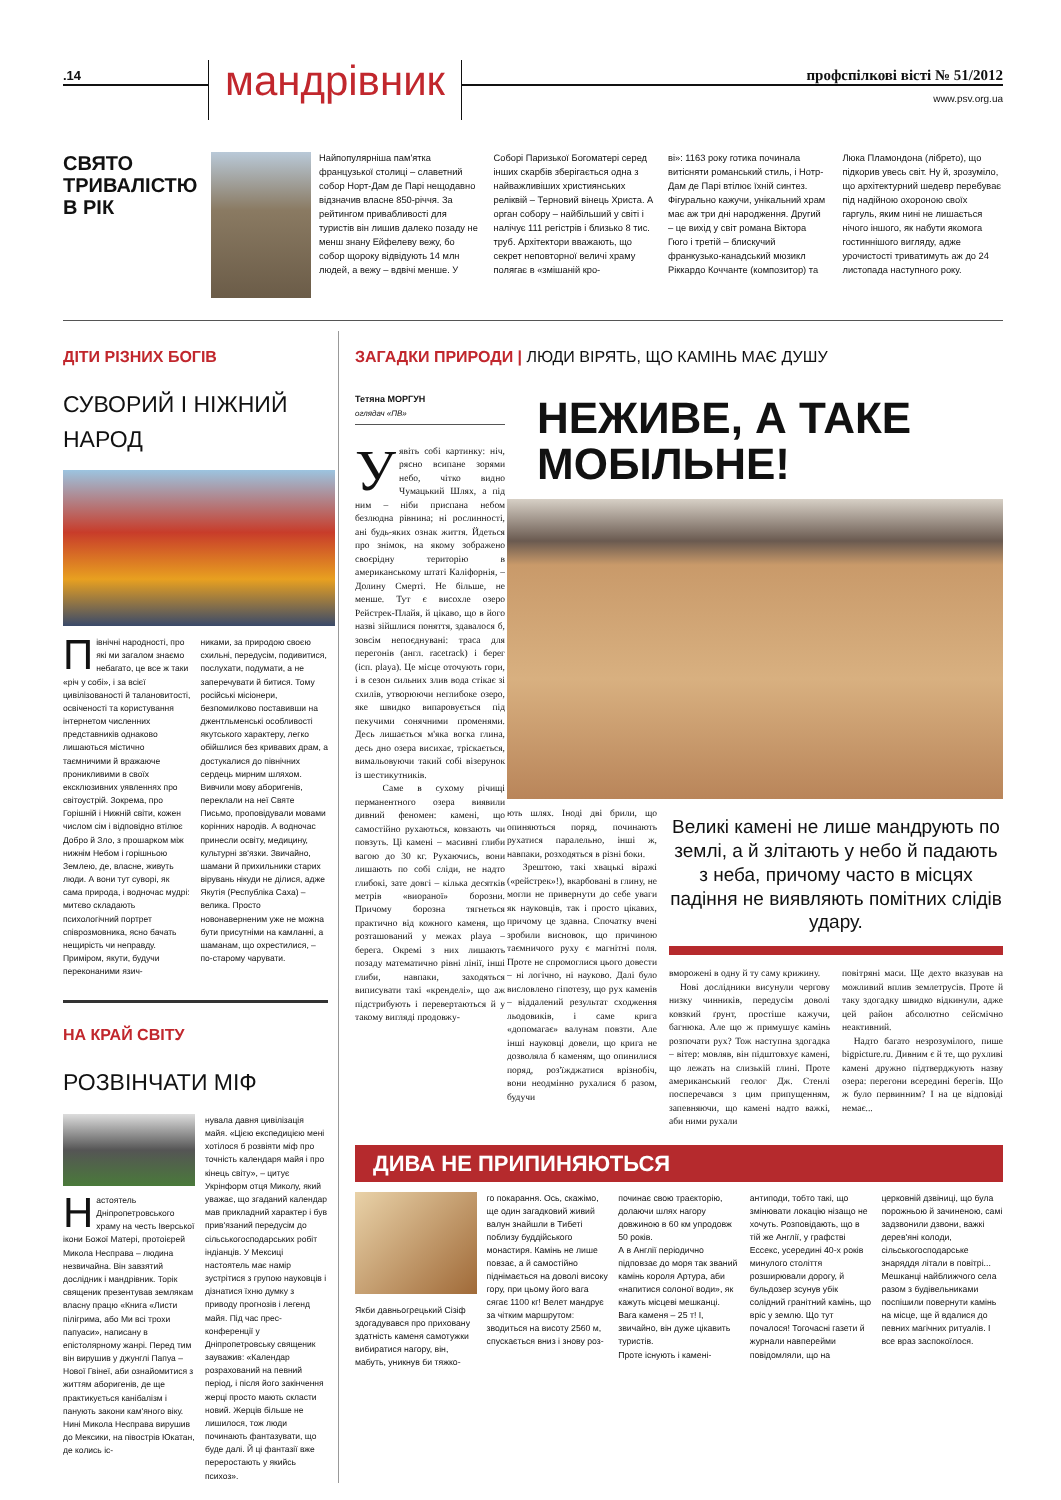.14
мандрівник
профспілкові вісті № 51/2012
www.psv.org.ua
СВЯТО ТРИВАЛІСТЮ В РІК
Найпопулярніша пам'ятка французької столиці – славетний собор Норт-Дам де Парі нещодавно відзначив власне 850-річчя. За рейтингом привабливості для туристів він лишив далеко позаду не менш знану Ейфелеву вежу, бо собор щороку відвідують 14 млн людей, а вежу – вдвічі менше. У
Соборі Паризької Богоматері серед інших скарбів зберігається одна з найважливіших християнських реліквій – Терновий вінець Христа. А орган собору – найбільший у світі і налічує 111 регістрів і близько 8 тис. труб. Архітектори вважають, що секрет неповторної величі храму полягає в «змішаній кро-
ві»: 1163 року готика починала витісняти романський стиль, і Нотр-Дам де Парі втілює їхній синтез. Фігурально кажучи, унікальний храм має аж три дні народження. Другий – це вихід у світ романа Віктора Гюго і третій – блискучий франкузько-канадський мюзикл Ріккардо Коччанте (композитор) та
Люка Пламондона (лібрето), що підкорив увесь світ. Ну й, зрозуміло, що архітектурний шедевр перебуває під надійною охороною своїх гаргуль, яким нині не лишається нічого іншого, як набути якомога гостиннішого вигляду, адже урочистості триватимуть аж до 24 листопада наступного року.
ДІТИ РІЗНИХ БОГІВ
СУВОРИЙ І НІЖНИЙ НАРОД
Північні народності, про які ми загалом знаємо небагато, це все ж таки «річ у собі», і за всієї цивілізованості й талановитості, освіченості та користування інтернетом численних представників однаково лишаються містично таємничими й вражаюче проникливими в своїх ексклюзивних уявленнях про світоустрій. Зокрема, про Горішній і Нижній світи, кожен числом сім і відповідно втілює Добро й Зло, з прошарком між нижнім Небом і горішньою Землею, де, власне, живуть люди. А вони тут суворі, як сама природа, і водночас мудрі: митєво складають психологічний портрет співрозмовника, ясно бачать нещирість чи неправду. Приміром, якути, будучи переконаними язич-
никами, за природою своєю схильні, передусім, подивитися, послухати, подумати, а не заперечувати й битися. Тому російські місіонери, безпомилково поставивши на джентльменські особливості якутського характеру, легко обійшлися без кривавих драм, а достукалися до північних сердець мирним шляхом. Вивчили мову аборигенів, переклали на неї Святе Письмо, проповідували мовами корінних народів. А водночас принесли освіту, медицину, культурні зв'язки. Звичайно, шамани й прихильники старих вірувань нікуди не ділися, адже Якутія (Республіка Саха) – велика. Просто новонаверненим уже не можна бути присутніми на камланні, а шаманам, що охрестилися, – по-старому чарувати.
НА КРАЙ СВІТУ
РОЗВІНЧАТИ МІФ
Настоятель Дніпропетровського храму на честь Іверської ікони Божої Матері, протоієрей Микола Несправа – людина незвичайна. Він завзятий дослідник і мандрівник. Торік священик презентував землякам власну працю «Книга «Листи пілігрима, або Ми всі трохи папуаси», написану в епістолярному жанрі. Перед тим він вирушив у джунглі Папуа – Нової Гвінеї, аби ознайомитися з життям аборигенів, де ще практикується канібалізм і панують закони кам'яного віку.
Нині Микола Несправа вирушив до Мексики, на півострів Юкатан, де колись іс-
нувала давня цивілізація майя. «Цією експедицією мені хотілося б розвіяти міф про точність календаря майя і про кінець світу», – цитує Укрінформ отця Миколу, який уважає, що згаданий календар мав прикладний характер і був прив'язаний передусім до сільськогосподарських робіт індіанців. У Мексиці настоятель має намір зустрітися з групою науковців і дізнатися їхню думку з приводу прогнозів і легенд майя. Під час прес-конференції у Дніпропетровську священик зауважив: «Календар розрахований на певний період, і після його закінчення жерці просто мають скласти новий. Жерців більше не лишилося, тож люди починають фантазувати, що буде далі. Й ці фантазії вже переростають у якийсь психоз».
ЗАГАДКИ ПРИРОДИ | ЛЮДИ ВІРЯТЬ, ЩО КАМІНЬ МАЄ ДУШУ
Тетяна МОРГУН
оглядач «ПВ»
Уявіть собі картинку: ніч, рясно всипане зорями небо, чітко видно Чумацький Шлях, а під ним – ніби приспана небом безлюдна рівнина; ні рослинності, ані будь-яких ознак життя. Йдеться про знімок, на якому зображено своєрідну територію в американському штаті Каліфорнія, – Долину Смерті. Не більше, не менше. Тут є висохле озеро Рейстрек-Плайя, й цікаво, що в його назві зійшлися поняття, здавалося б, зовсім непоєднувані: траса для перегонів (англ. racetrack) і берег (ісп. playa). Це місце оточують гори, і в сезон сильних злив вода стікає зі схилів, утворюючи неглибоке озеро, яке швидко випаровується під пекучими сонячними променями. Десь лишається м'яка вогка глина, десь дно озера висихає, тріскається, вимальовуючи такий собі візерунок із шестикутників.
Саме в сухому річищі перманентного озера виявили дивний феномен: камені, що самостійно рухаються, ковзають чи повзуть. Ці камені – масивні глиби вагою до 30 кг. Рухаючись, вони лишають по собі сліди, не надто глибокі, зате довгі – кілька десятків метрів «виораної» борозни. Причому борозна тягнеться практично від кожного каменя, що розташований у межах playa – берега. Окремі з них лишають позаду математично рівні лінії, інші глиби, навпаки, заходяться виписувати такі «кренделі», що аж підстрибують і перевертаються й у такому вигляді продовжу-
НЕЖИВЕ, А ТАКЕ МОБІЛЬНЕ!
ють шлях. Іноді дві брили, що опиняються поряд, починають рухатися паралельно, інші ж, навпаки, розходяться в різні боки.
Зрештою, такі хвацькі віражі («рейстрек»!), вкарбовані в глину, не могли не привернути до себе уваги як науковців, так і просто цікавих, причому це здавна. Спочатку вчені зробили висновок, що причиною таємничого руху є магнітні поля. Проте не спромоглися цього довести – ні логічно, ні науково. Далі було висловлено гіпотезу, що рух каменів – віддалений результат сходження льодовиків, і саме крига «допомагає» валунам повзти. Але інші науковці довели, що крига не дозволяла б каменям, що опинилися поряд, роз'їжджатися врізнобіч, вони неодмінно рухалися б разом, будучи
Великі камені не лише мандрують по землі, а й злітають у небо й падають з неба, причому часто в місцях падіння не виявляють помітних слідів удару.
вморожені в одну й ту саму крижину.
Нові дослідники висунули чергову низку чинників, передусім доволі ковзкий ґрунт, простіше кажучи, багнюка. Але що ж примушує камінь розпочати рух? Тож наступна здогадка – вітер: мовляв, він підштовхує камені, що лежать на слизькій глині. Проте американський геолог Дж. Стенлі посперечався з цим припущенням, запевняючи, що камені надто важкі, аби ними рухали
повітряні маси. Ще дехто вказував на можливий вплив землетрусів. Проте й таку здогадку швидко відкинули, адже цей район абсолютно сейсмічно неактивний.
Надто багато незрозумілого, пише bigpicture.ru. Дивним є й те, що рухливі камені дружно підтверджують назву озера: перегони всередині берегів. Що ж було первинним? І на це відповіді немає...
ДИВА НЕ ПРИПИНЯЮТЬСЯ
Якби давньогрецький Сізіф здогадувався про приховану здатність каменя самотужки вибиратися нагору, він, мабуть, уникнув би тяжко-
го покарання. Ось, скажімо, ще один загадковий живий валун знайшли в Тибеті поблизу буддійського монастиря. Камінь не лише повзає, а й самостійно піднімається на доволі високу гору, при цьому його вага сягає 1100 кг! Велет мандрує за чітким маршрутом: зводиться на висоту 2560 м, спускається вниз і знову роз-
починає свою траєкторію, долаючи шлях нагору довжиною в 60 км упродовж 50 років.
А в Англії періодично підповзає до моря так званий камінь короля Артура, аби «напитися солоної води», як кажуть місцеві мешканці. Вага каменя – 25 т! І, звичайно, він дуже цікавить туристів.
Проте існують і камені-
антиподи, тобто такі, що змінювати локацію нізащо не хочуть. Розповідають, що в тій же Англії, у графстві Ессекс, усередині 40-х років минулого століття розширювали дорогу, й бульдозер зсунув убік солідний гранітний камінь, що вріс у землю. Що тут почалося! Тогочасні газети й журнали навперейми повідомляли, що на
церковній дзвіниці, що була порожньою й зачиненою, самі задзвонили дзвони, важкі дерев'яні колоди, сільськогосподарське знаряддя літали в повітрі... Мешканці найближчого села разом з будівельниками поспішили повернути камінь на місце, ще й вдалися до певних магічних ритуалів. І все враз заспокоїлося.